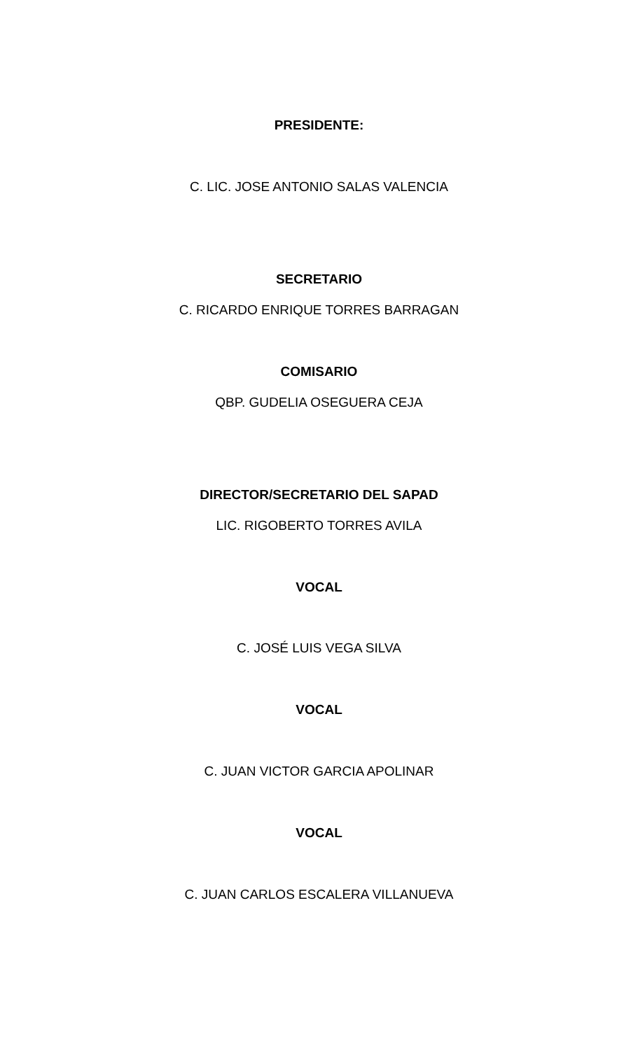PRESIDENTE:
C. LIC. JOSE ANTONIO SALAS VALENCIA
SECRETARIO
C. RICARDO ENRIQUE TORRES BARRAGAN
COMISARIO
QBP. GUDELIA OSEGUERA CEJA
DIRECTOR/SECRETARIO DEL SAPAD
LIC. RIGOBERTO TORRES AVILA
VOCAL
C. JOSÉ LUIS VEGA SILVA
VOCAL
C. JUAN VICTOR GARCIA APOLINAR
VOCAL
C. JUAN CARLOS ESCALERA VILLANUEVA